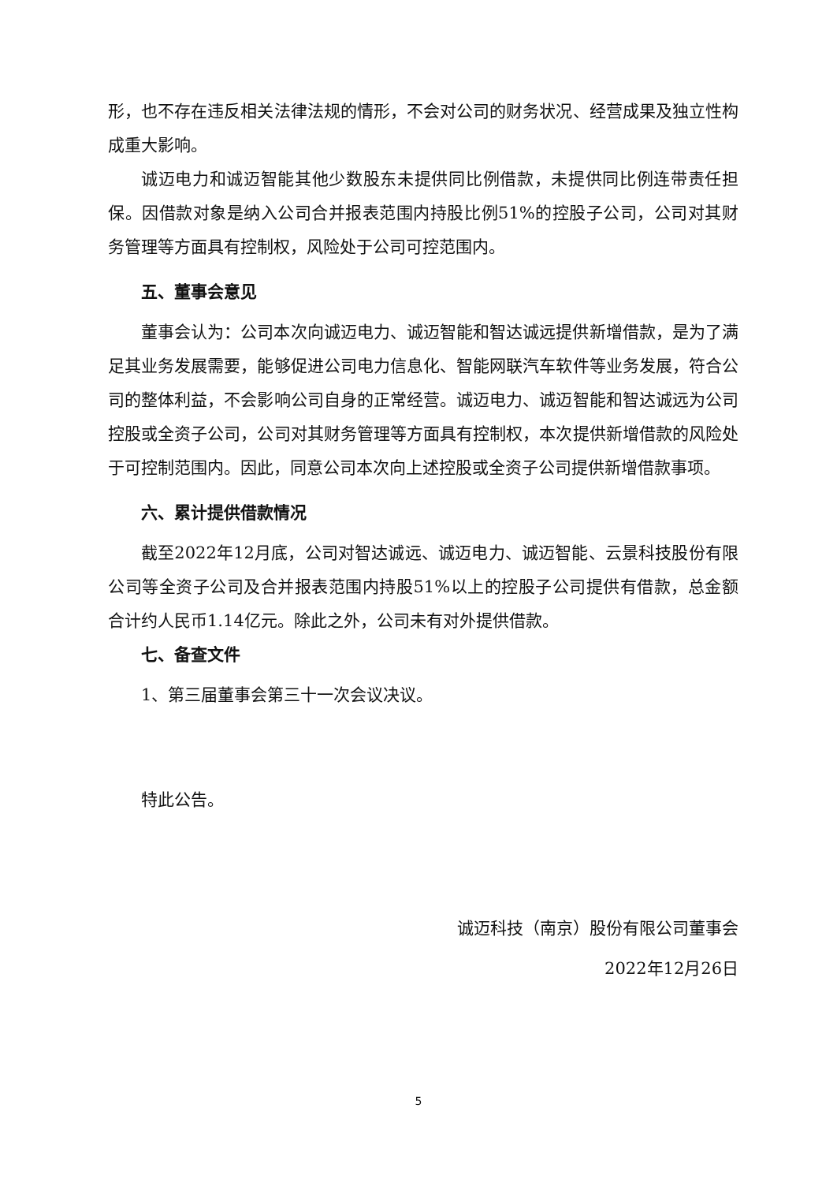形，也不存在违反相关法律法规的情形，不会对公司的财务状况、经营成果及独立性构成重大影响。
诚迈电力和诚迈智能其他少数股东未提供同比例借款，未提供同比例连带责任担保。因借款对象是纳入公司合并报表范围内持股比例51%的控股子公司，公司对其财务管理等方面具有控制权，风险处于公司可控范围内。
五、董事会意见
董事会认为：公司本次向诚迈电力、诚迈智能和智达诚远提供新增借款，是为了满足其业务发展需要，能够促进公司电力信息化、智能网联汽车软件等业务发展，符合公司的整体利益，不会影响公司自身的正常经营。诚迈电力、诚迈智能和智达诚远为公司控股或全资子公司，公司对其财务管理等方面具有控制权，本次提供新增借款的风险处于可控制范围内。因此，同意公司本次向上述控股或全资子公司提供新增借款事项。
六、累计提供借款情况
截至2022年12月底，公司对智达诚远、诚迈电力、诚迈智能、云景科技股份有限公司等全资子公司及合并报表范围内持股51%以上的控股子公司提供有借款，总金额合计约人民币1.14亿元。除此之外，公司未有对外提供借款。
七、备查文件
1、第三届董事会第三十一次会议决议。
特此公告。
诚迈科技（南京）股份有限公司董事会
2022年12月26日
5